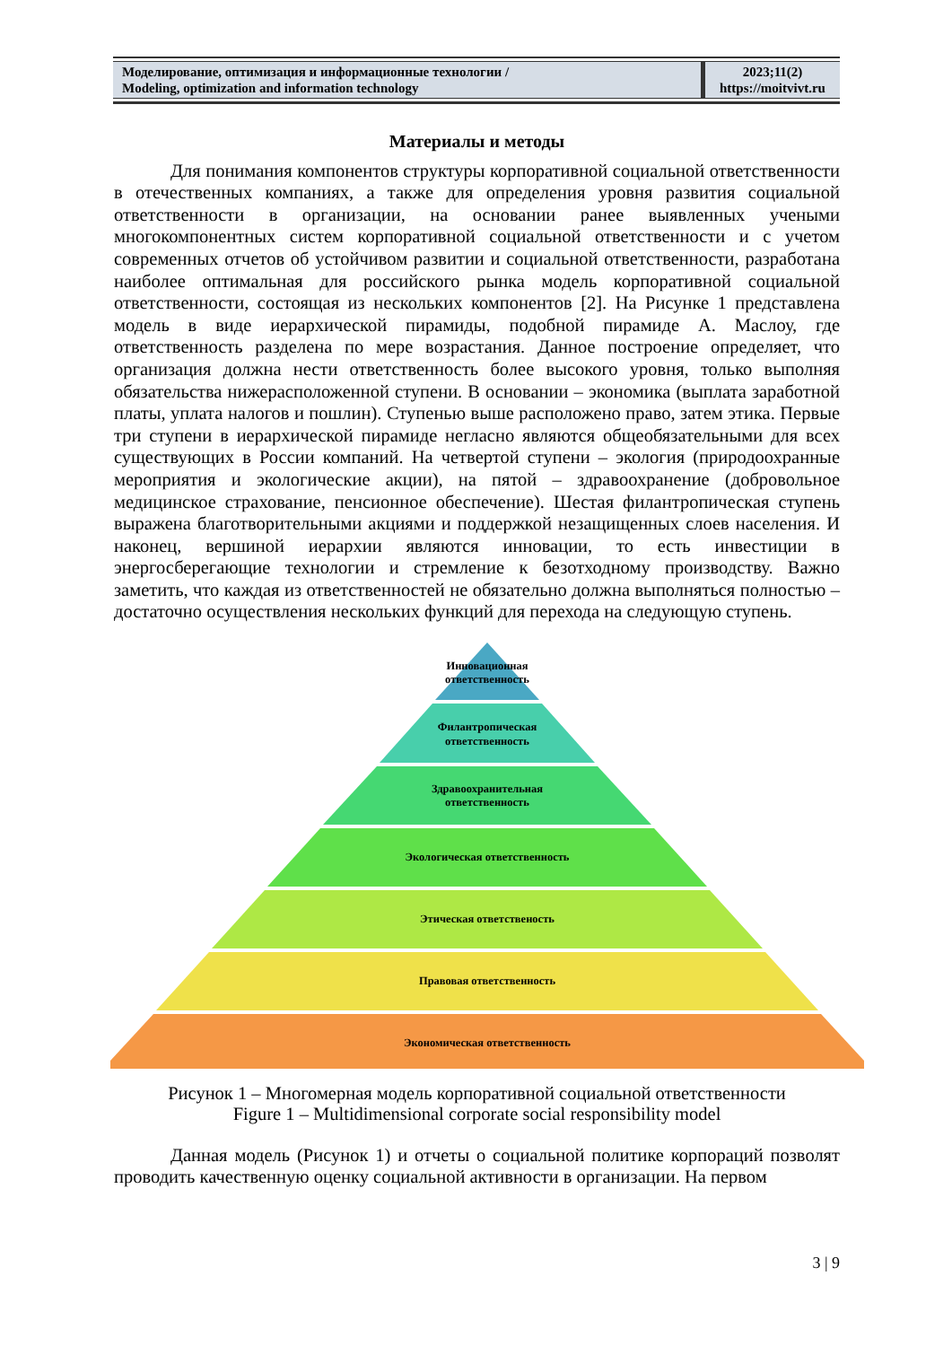Моделирование, оптимизация и информационные технологии /
Modeling, optimization and information technology
2023;11(2)
https://moitvivt.ru
Материалы и методы
Для понимания компонентов структуры корпоративной социальной ответственности в отечественных компаниях, а также для определения уровня развития социальной ответственности в организации, на основании ранее выявленных учеными многокомпонентных систем корпоративной социальной ответственности и с учетом современных отчетов об устойчивом развитии и социальной ответственности, разработана наиболее оптимальная для российского рынка модель корпоративной социальной ответственности, состоящая из нескольких компонентов [2]. На Рисунке 1 представлена модель в виде иерархической пирамиды, подобной пирамиде А. Маслоу, где ответственность разделена по мере возрастания. Данное построение определяет, что организация должна нести ответственность более высокого уровня, только выполняя обязательства нижерасположенной ступени. В основании – экономика (выплата заработной платы, уплата налогов и пошлин). Ступенью выше расположено право, затем этика. Первые три ступени в иерархической пирамиде негласно являются общеобязательными для всех существующих в России компаний. На четвертой ступени – экология (природоохранные мероприятия и экологические акции), на пятой – здравоохранение (добровольное медицинское страхование, пенсионное обеспечение). Шестая филантропическая ступень выражена благотворительными акциями и поддержкой незащищенных слоев населения. И наконец, вершиной иерархии являются инновации, то есть инвестиции в энергосберегающие технологии и стремление к безотходному производству. Важно заметить, что каждая из ответственностей не обязательно должна выполняться полностью – достаточно осуществления нескольких функций для перехода на следующую ступень.
Инновационная
ответственность
Филантропическая
ответственность
Здравоохранительная
ответственность
Экологическая ответственность
Этическая ответственость
Правовая ответственность
Экономическая ответственность
Рисунок 1 – Многомерная модель корпоративной социальной ответственности
Figure 1 – Multidimensional corporate social responsibility model
Данная модель (Рисунок 1) и отчеты о социальной политике корпораций позволят проводить качественную оценку социальной активности в организации. На первом
3 | 9